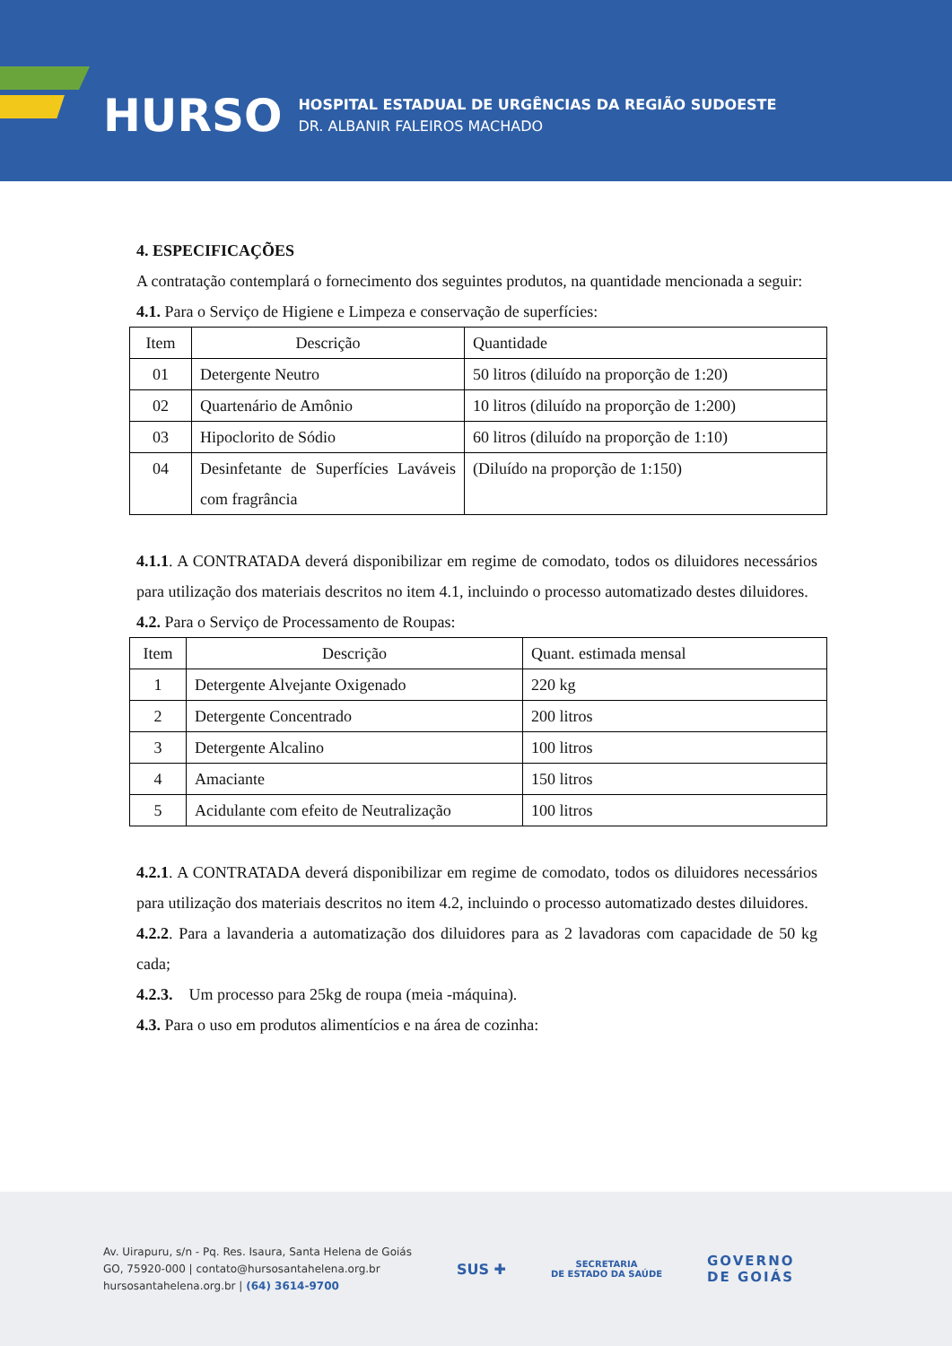HURSO
HOSPITAL ESTADUAL DE URGÊNCIAS DA REGIÃO SUDOESTE
DR. ALBANIR FALEIROS MACHADO
4. ESPECIFICAÇÕES
A contratação contemplará o fornecimento dos seguintes produtos, na quantidade mencionada a seguir:
4.1. Para o Serviço de Higiene e Limpeza e conservação de superfícies:
| Item | Descrição | Quantidade |
| 01 | Detergente Neutro | 50 litros (diluído na proporção de 1:20) |
| 02 | Quartenário de Amônio | 10 litros (diluído na proporção de 1:200) |
| 03 | Hipoclorito de Sódio | 60 litros (diluído na proporção de 1:10) |
| 04 | Desinfetante de Superfícies Laváveis com fragrância | (Diluído na proporção de 1:150) |
4.1.1. A CONTRATADA deverá disponibilizar em regime de comodato, todos os diluidores necessários para utilização dos materiais descritos no item 4.1, incluindo o processo automatizado destes diluidores.
4.2. Para o Serviço de Processamento de Roupas:
| Item | Descrição | Quant. estimada mensal |
| 1 | Detergente Alvejante Oxigenado | 220 kg |
| 2 | Detergente Concentrado | 200 litros |
| 3 | Detergente Alcalino | 100 litros |
| 4 | Amaciante | 150 litros |
| 5 | Acidulante com efeito de Neutralização | 100 litros |
4.2.1. A CONTRATADA deverá disponibilizar em regime de comodato, todos os diluidores necessários para utilização dos materiais descritos no item 4.2, incluindo o processo automatizado destes diluidores.
4.2.2. Para a lavanderia a automatização dos diluidores para as 2 lavadoras com capacidade de 50 kg cada;
4.2.3. Um processo para 25kg de roupa (meia -máquina).
4.3. Para o uso em produtos alimentícios e na área de cozinha:
Av. Uirapuru, s/n - Pq. Res. Isaura, Santa Helena de Goiás
GO, 75920-000 | contato@hursosantahelena.org.br
hursosantahelena.org.br | (64) 3614-9700
SUS ✚
SECRETARIA
DE ESTADO DA SAÚDE
GOVERNO
DE GOIÁS